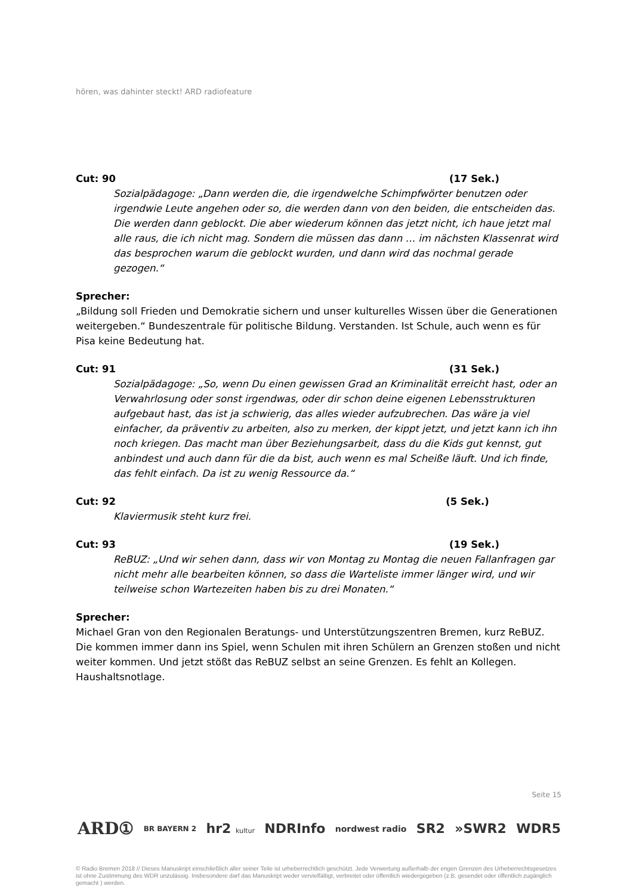hören, was dahinter steckt! ARD radiofeature
Cut: 90 (17 Sek.)
Sozialpädagoge: „Dann werden die, die irgendwelche Schimpfwörter benutzen oder irgendwie Leute angehen oder so, die werden dann von den beiden, die entscheiden das. Die werden dann geblockt. Die aber wiederum können das jetzt nicht, ich haue jetzt mal alle raus, die ich nicht mag. Sondern die müssen das dann … im nächsten Klassenrat wird das besprochen warum die geblockt wurden, und dann wird das nochmal gerade gezogen.“
Sprecher:
„Bildung soll Frieden und Demokratie sichern und unser kulturelles Wissen über die Generationen weitergeben.“ Bundeszentrale für politische Bildung. Verstanden. Ist Schule, auch wenn es für Pisa keine Bedeutung hat.
Cut: 91 (31 Sek.)
Sozialpädagoge: „So, wenn Du einen gewissen Grad an Kriminalität erreicht hast, oder an Verwahrlosung oder sonst irgendwas, oder dir schon deine eigenen Lebensstrukturen aufgebaut hast, das ist ja schwierig, das alles wieder aufzubrechen. Das wäre ja viel einfacher, da präventiv zu arbeiten, also zu merken, der kippt jetzt, und jetzt kann ich ihn noch kriegen. Das macht man über Beziehungsarbeit, dass du die Kids gut kennst, gut anbindest und auch dann für die da bist, auch wenn es mal Scheiße läuft. Und ich finde, das fehlt einfach. Da ist zu wenig Ressource da.“
Cut: 92 (5 Sek.)
Klaviermusik steht kurz frei.
Cut: 93 (19 Sek.)
ReBUZ: „Und wir sehen dann, dass wir von Montag zu Montag die neuen Fallanfragen gar nicht mehr alle bearbeiten können, so dass die Warteliste immer länger wird, und wir teilweise schon Wartezeiten haben bis zu drei Monaten.“
Sprecher:
Michael Gran von den Regionalen Beratungs- und Unterstützungszentren Bremen, kurz ReBUZ. Die kommen immer dann ins Spiel, wenn Schulen mit ihren Schülern an Grenzen stoßen und nicht weiter kommen. Und jetzt stößt das ReBUZ selbst an seine Grenzen. Es fehlt an Kollegen. Haushaltsnotlage.
Seite 15
ARD① BR BAYERN 2 hr2 kultur NDRInfo nordwest radio SR2 »SWR2 WDR5
© Radio Bremen 2018 // Dieses Manuskript einschließlich aller seiner Teile ist urheberrechtlich geschützt. Jede Verwertung außerhalb der engen Grenzen des Urheberrechtsgesetzes ist ohne Zustimmung des WDR unzulässig. Insbesondere darf das Manuskript weder vervielfältigt, verbreitet oder öffentlich wiedergegeben (z.B. gesendet oder öffentlich zugänglich gemacht ) werden.